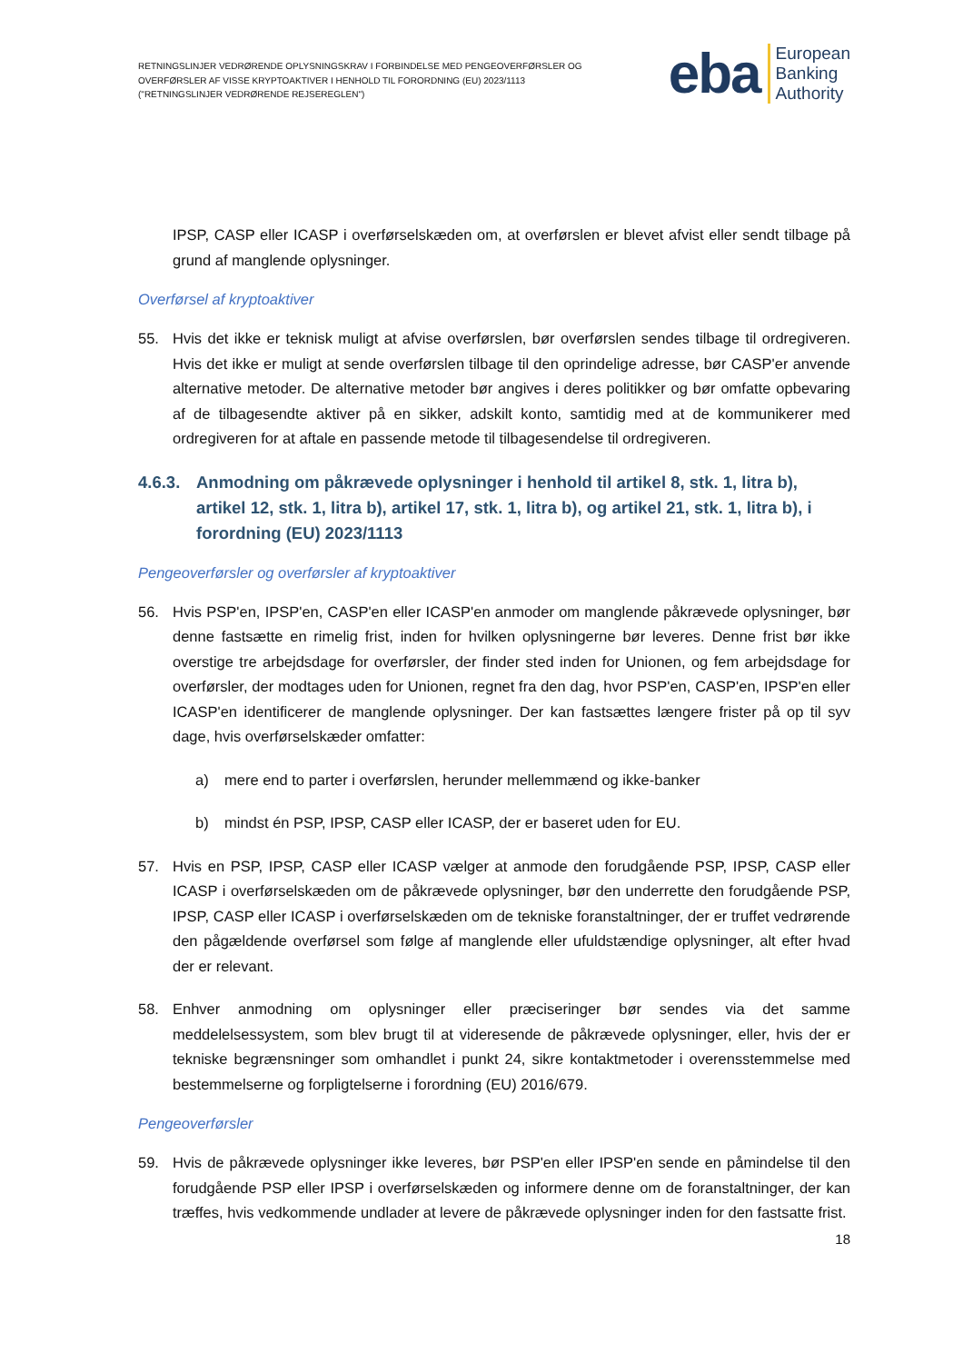RETNINGSLINJER VEDRØRENDE OPLYSNINGSKRAV I FORBINDELSE MED PENGEOVERFØRSLER OG OVERFØRSLER AF VISSE KRYPTOAKTIVER I HENHOLD TIL FORORDNING (EU) 2023/1113 ("RETNINGSLINJER VEDRØRENDE REJSEREGLEN")
eba European
Banking
Authority
IPSP, CASP eller ICASP i overførselskæden om, at overførslen er blevet afvist eller sendt tilbage på grund af manglende oplysninger.
Overførsel af kryptoaktiver
55. Hvis det ikke er teknisk muligt at afvise overførslen, bør overførslen sendes tilbage til ordregiveren. Hvis det ikke er muligt at sende overførslen tilbage til den oprindelige adresse, bør CASP'er anvende alternative metoder. De alternative metoder bør angives i deres politikker og bør omfatte opbevaring af de tilbagesendte aktiver på en sikker, adskilt konto, samtidig med at de kommunikerer med ordregiveren for at aftale en passende metode til tilbagesendelse til ordregiveren.
4.6.3. Anmodning om påkrævede oplysninger i henhold til artikel 8, stk. 1, litra b), artikel 12, stk. 1, litra b), artikel 17, stk. 1, litra b), og artikel 21, stk. 1, litra b), i forordning (EU) 2023/1113
Pengeoverførsler og overførsler af kryptoaktiver
56. Hvis PSP'en, IPSP'en, CASP'en eller ICASP'en anmoder om manglende påkrævede oplysninger, bør denne fastsætte en rimelig frist, inden for hvilken oplysningerne bør leveres. Denne frist bør ikke overstige tre arbejdsdage for overførsler, der finder sted inden for Unionen, og fem arbejdsdage for overførsler, der modtages uden for Unionen, regnet fra den dag, hvor PSP'en, CASP'en, IPSP'en eller ICASP'en identificerer de manglende oplysninger. Der kan fastsættes længere frister på op til syv dage, hvis overførselskæder omfatter:
a) mere end to parter i overførslen, herunder mellemmænd og ikke-banker
b) mindst én PSP, IPSP, CASP eller ICASP, der er baseret uden for EU.
57. Hvis en PSP, IPSP, CASP eller ICASP vælger at anmode den forudgående PSP, IPSP, CASP eller ICASP i overførselskæden om de påkrævede oplysninger, bør den underrette den forudgående PSP, IPSP, CASP eller ICASP i overførselskæden om de tekniske foranstaltninger, der er truffet vedrørende den pågældende overførsel som følge af manglende eller ufuldstændige oplysninger, alt efter hvad der er relevant.
58. Enhver anmodning om oplysninger eller præciseringer bør sendes via det samme meddelelsessystem, som blev brugt til at videresende de påkrævede oplysninger, eller, hvis der er tekniske begrænsninger som omhandlet i punkt 24, sikre kontaktmetoder i overensstemmelse med bestemmelserne og forpligtelserne i forordning (EU) 2016/679.
Pengeoverførsler
59. Hvis de påkrævede oplysninger ikke leveres, bør PSP'en eller IPSP'en sende en påmindelse til den forudgående PSP eller IPSP i overførselskæden og informere denne om de foranstaltninger, der kan træffes, hvis vedkommende undlader at levere de påkrævede oplysninger inden for den fastsatte frist.
18